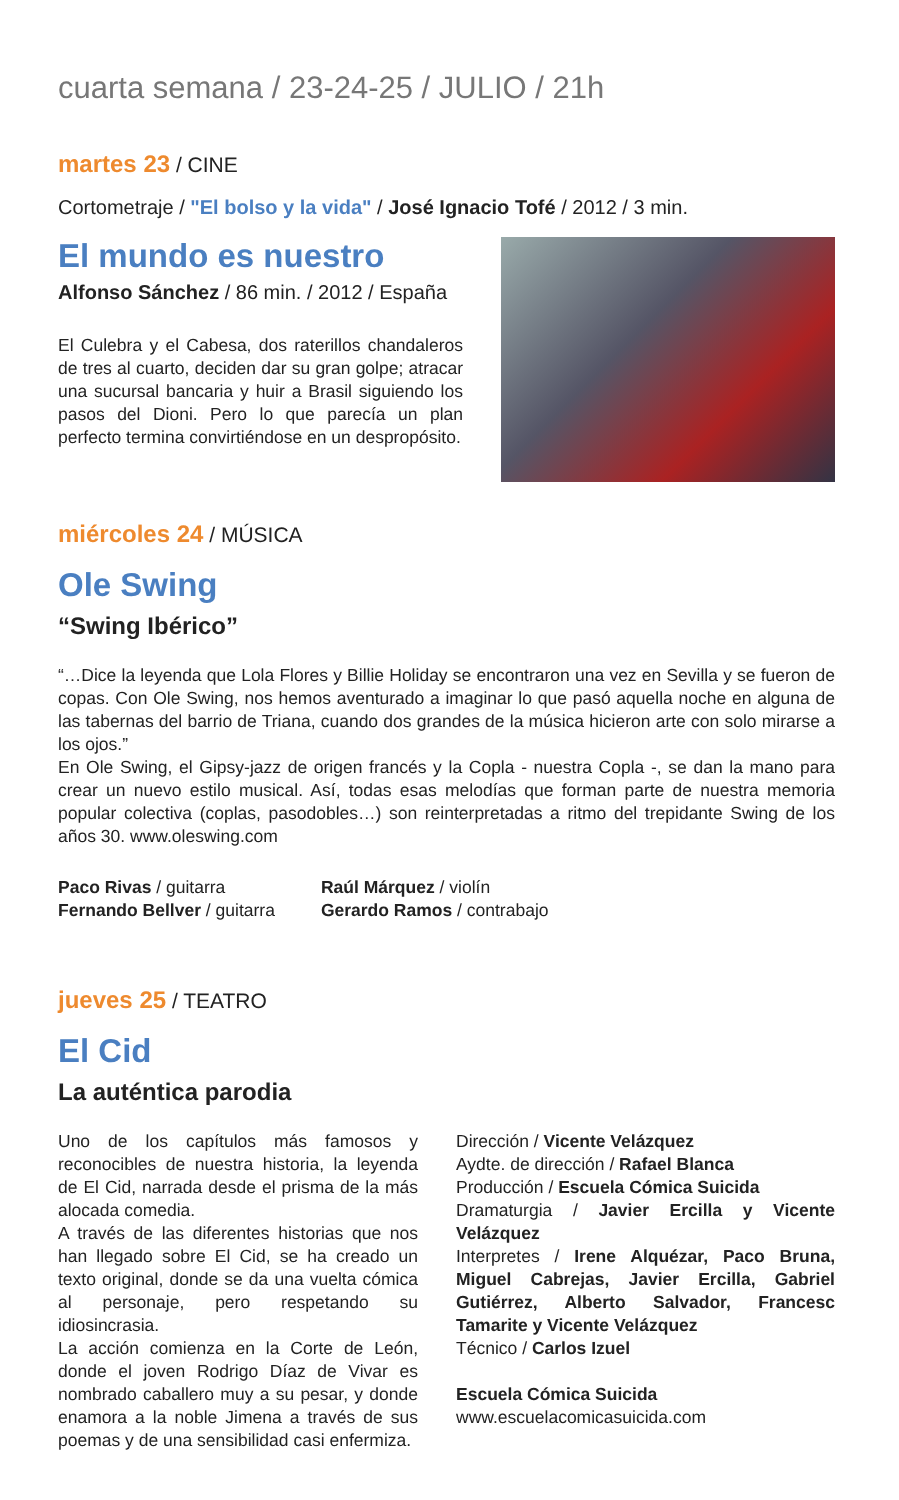cuarta semana / 23-24-25 / JULIO / 21h
martes 23 / CINE
Cortometraje / "El bolso y la vida" / José Ignacio Tofé / 2012 / 3 min.
El mundo es nuestro
Alfonso Sánchez / 86 min. / 2012 / España
El Culebra y el Cabesa, dos raterillos chandaleros de tres al cuarto, deciden dar su gran golpe; atracar una sucursal bancaria y huir a Brasil siguiendo los pasos del Dioni. Pero lo que parecía un plan perfecto termina convirtiéndose en un despropósito.
miércoles 24 / MÚSICA
Ole Swing
“Swing Ibérico”
“…Dice la leyenda que Lola Flores y Billie Holiday se encontraron una vez en Sevilla y se fueron de copas. Con Ole Swing, nos hemos aventurado a imaginar lo que pasó aquella noche en alguna de las tabernas del barrio de Triana, cuando dos grandes de la música hicieron arte con solo mirarse a los ojos.”
En Ole Swing, el Gipsy-jazz de origen francés y la Copla - nuestra Copla -, se dan la mano para crear un nuevo estilo musical. Así, todas esas melodías que forman parte de nuestra memoria popular colectiva (coplas, pasodobles…) son reinterpretadas a ritmo del trepidante Swing de los años 30. www.oleswing.com
Paco Rivas / guitarra
Fernando Bellver / guitarra
Raúl Márquez / violín
Gerardo Ramos / contrabajo
jueves 25 / TEATRO
El Cid
La auténtica parodia
Uno de los capítulos más famosos y reconocibles de nuestra historia, la leyenda de El Cid, narrada desde el prisma de la más alocada comedia.
A través de las diferentes historias que nos han llegado sobre El Cid, se ha creado un texto original, donde se da una vuelta cómica al personaje, pero respetando su idiosincrasia.
La acción comienza en la Corte de León, donde el joven Rodrigo Díaz de Vivar es nombrado caballero muy a su pesar, y donde enamora a la noble Jimena a través de sus poemas y de una sensibilidad casi enfermiza.
Dirección / Vicente Velázquez
Aydte. de dirección / Rafael Blanca
Producción / Escuela Cómica Suicida
Dramaturgia / Javier Ercilla y Vicente Velázquez
Interpretes / Irene Alquézar, Paco Bruna, Miguel Cabrejas, Javier Ercilla, Gabriel Gutiérrez, Alberto Salvador, Francesc Tamarite y Vicente Velázquez
Técnico / Carlos Izuel
Escuela Cómica Suicida
www.escuelacomicasuicida.com